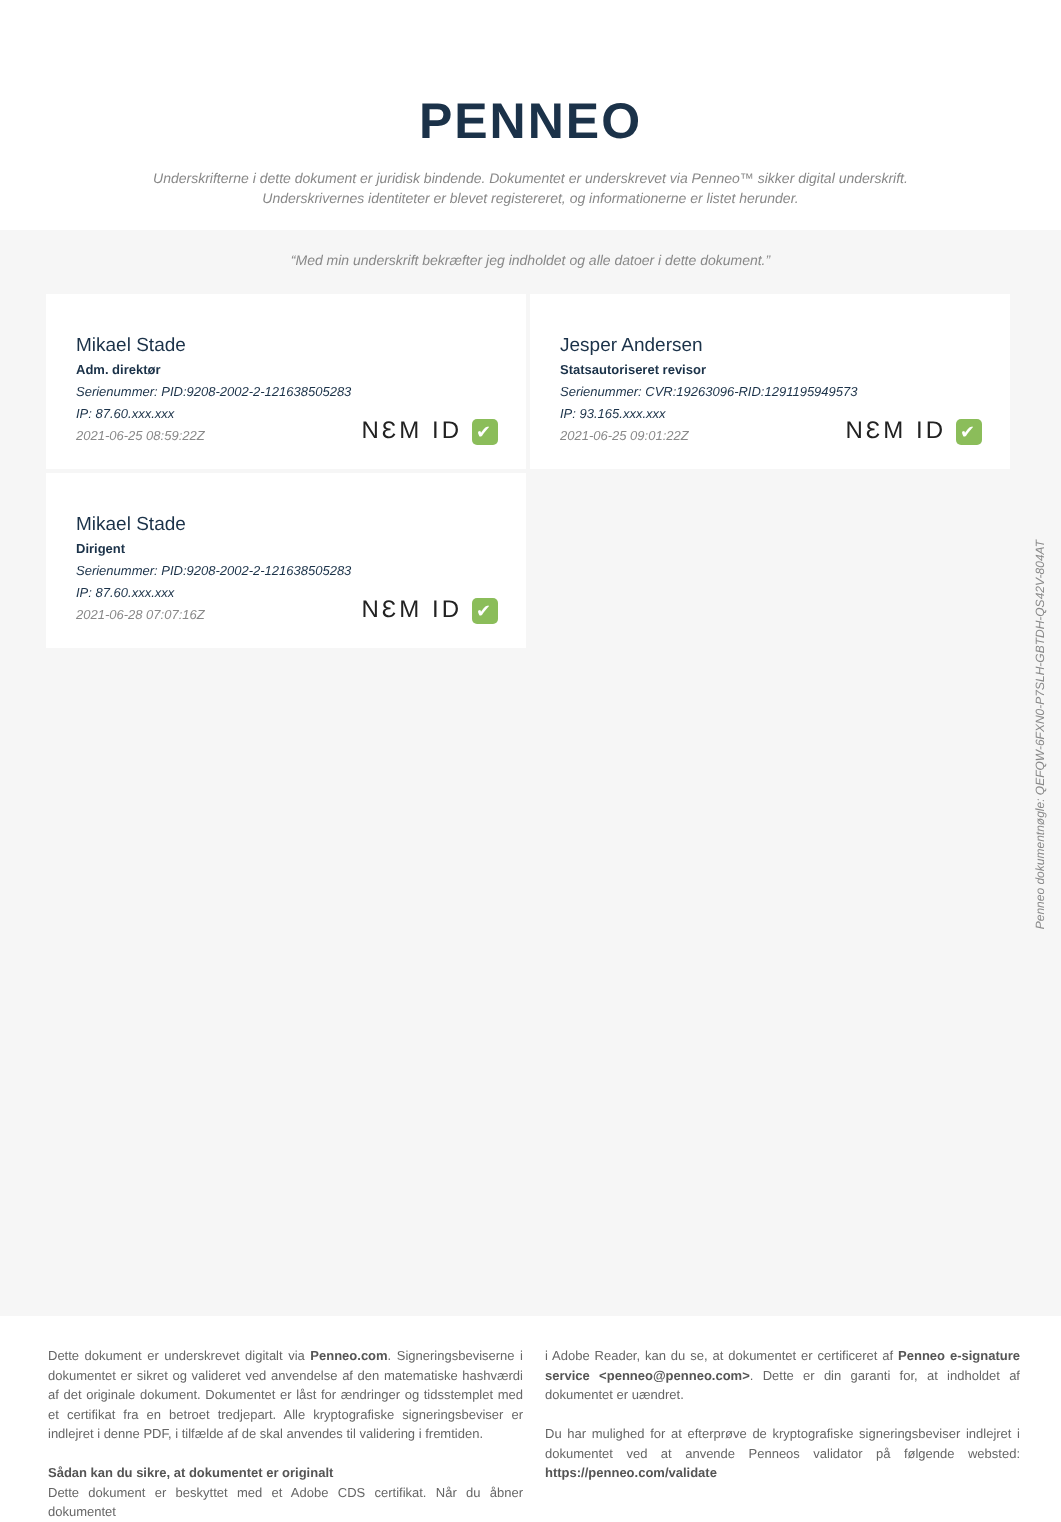PENNEO
Underskrifterne i dette dokument er juridisk bindende. Dokumentet er underskrevet via Penneo™ sikker digital underskrift.
Underskrivernes identiteter er blevet registereret, og informationerne er listet herunder.
“Med min underskrift bekræfter jeg indholdet og alle datoer i dette dokument.”
Mikael Stade
Adm. direktør
Serienummer: PID:9208-2002-2-121638505283
IP: 87.60.xxx.xxx
2021-06-25 08:59:22Z
NƐM ID ✔
Jesper Andersen
Statsautoriseret revisor
Serienummer: CVR:19263096-RID:1291195949573
IP: 93.165.xxx.xxx
2021-06-25 09:01:22Z
NƐM ID ✔
Mikael Stade
Dirigent
Serienummer: PID:9208-2002-2-121638505283
IP: 87.60.xxx.xxx
2021-06-28 07:07:16Z
NƐM ID ✔
Penneo dokumentnøgle: QEFQW-6FXN0-P7SLH-GBTDH-QS42V-804AT
Dette dokument er underskrevet digitalt via Penneo.com. Signeringsbeviserne i dokumentet er sikret og valideret ved anvendelse af den matematiske hashværdi af det originale dokument. Dokumentet er låst for ændringer og tidsstemplet med et certifikat fra en betroet tredjepart. Alle kryptografiske signeringsbeviser er indlejret i denne PDF, i tilfælde af de skal anvendes til validering i fremtiden.
Sådan kan du sikre, at dokumentet er originalt
Dette dokument er beskyttet med et Adobe CDS certifikat. Når du åbner dokumentet
i Adobe Reader, kan du se, at dokumentet er certificeret af Penneo e-signature service <penneo@penneo.com>. Dette er din garanti for, at indholdet af dokumentet er uændret.
Du har mulighed for at efterprøve de kryptografiske signeringsbeviser indlejret i dokumentet ved at anvende Penneos validator på følgende websted: https://penneo.com/validate